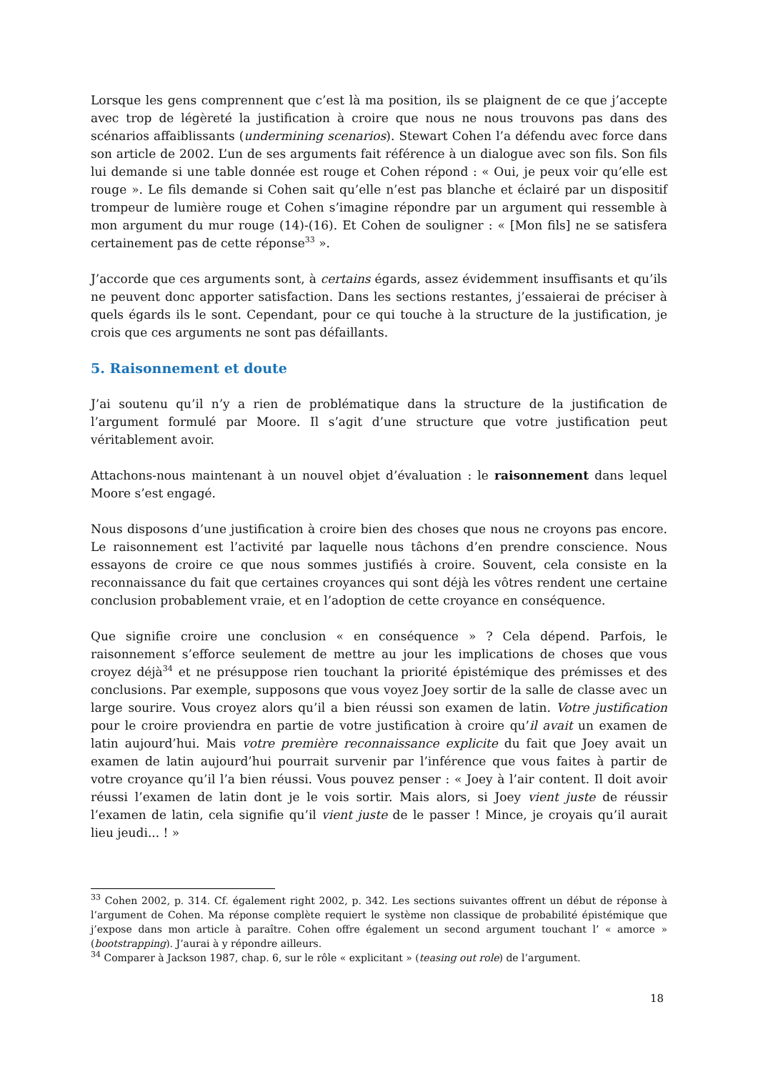Lorsque les gens comprennent que c’est là ma position, ils se plaignent de ce que j’accepte avec trop de légèreté la justification à croire que nous ne nous trouvons pas dans des scénarios affaiblissants (undermining scenarios). Stewart Cohen l’a défendu avec force dans son article de 2002. L’un de ses arguments fait référence à un dialogue avec son fils. Son fils lui demande si une table donnée est rouge et Cohen répond : « Oui, je peux voir qu’elle est rouge ». Le fils demande si Cohen sait qu’elle n’est pas blanche et éclairé par un dispositif trompeur de lumière rouge et Cohen s’imagine répondre par un argument qui ressemble à mon argument du mur rouge (14)-(16). Et Cohen de souligner : « [Mon fils] ne se satisfera certainement pas de cette réponse<sup>33</sup> ».
J’accorde que ces arguments sont, à certains égards, assez évidemment insuffisants et qu’ils ne peuvent donc apporter satisfaction. Dans les sections restantes, j’essaierai de préciser à quels égards ils le sont. Cependant, pour ce qui touche à la structure de la justification, je crois que ces arguments ne sont pas défaillants.
5. Raisonnement et doute
J’ai soutenu qu’il n’y a rien de problématique dans la structure de la justification de l’argument formulé par Moore. Il s’agit d’une structure que votre justification peut véritablement avoir.
Attachons-nous maintenant à un nouvel objet d’évaluation : le raisonnement dans lequel Moore s’est engagé.
Nous disposons d’une justification à croire bien des choses que nous ne croyons pas encore. Le raisonnement est l’activité par laquelle nous tâchons d’en prendre conscience. Nous essayons de croire ce que nous sommes justifiés à croire. Souvent, cela consiste en la reconnaissance du fait que certaines croyances qui sont déjà les vôtres rendent une certaine conclusion probablement vraie, et en l’adoption de cette croyance en conséquence.
Que signifie croire une conclusion « en conséquence » ? Cela dépend. Parfois, le raisonnement s’efforce seulement de mettre au jour les implications de choses que vous croyez déjà<sup>34</sup> et ne présuppose rien touchant la priorité épistémique des prémisses et des conclusions. Par exemple, supposons que vous voyez Joey sortir de la salle de classe avec un large sourire. Vous croyez alors qu’il a bien réussi son examen de latin. Votre justification pour le croire proviendra en partie de votre justification à croire qu’il avait un examen de latin aujourd’hui. Mais votre première reconnaissance explicite du fait que Joey avait un examen de latin aujourd’hui pourrait survenir par l’inférence que vous faites à partir de votre croyance qu’il l’a bien réussi. Vous pouvez penser : « Joey à l’air content. Il doit avoir réussi l’examen de latin dont je le vois sortir. Mais alors, si Joey vient juste de réussir l’examen de latin, cela signifie qu’il vient juste de le passer ! Mince, je croyais qu’il aurait lieu jeudi... ! »
<sup>33</sup> Cohen 2002, p. 314. Cf. également right 2002, p. 342. Les sections suivantes offrent un début de réponse à l’argument de Cohen. Ma réponse complète requiert le système non classique de probabilité épistémique que j’expose dans mon article à paraître. Cohen offre également un second argument touchant l’ « amorce » (bootstrapping). J’aurai à y répondre ailleurs.
<sup>34</sup> Comparer à Jackson 1987, chap. 6, sur le rôle « explicitant » (teasing out role) de l’argument.
18